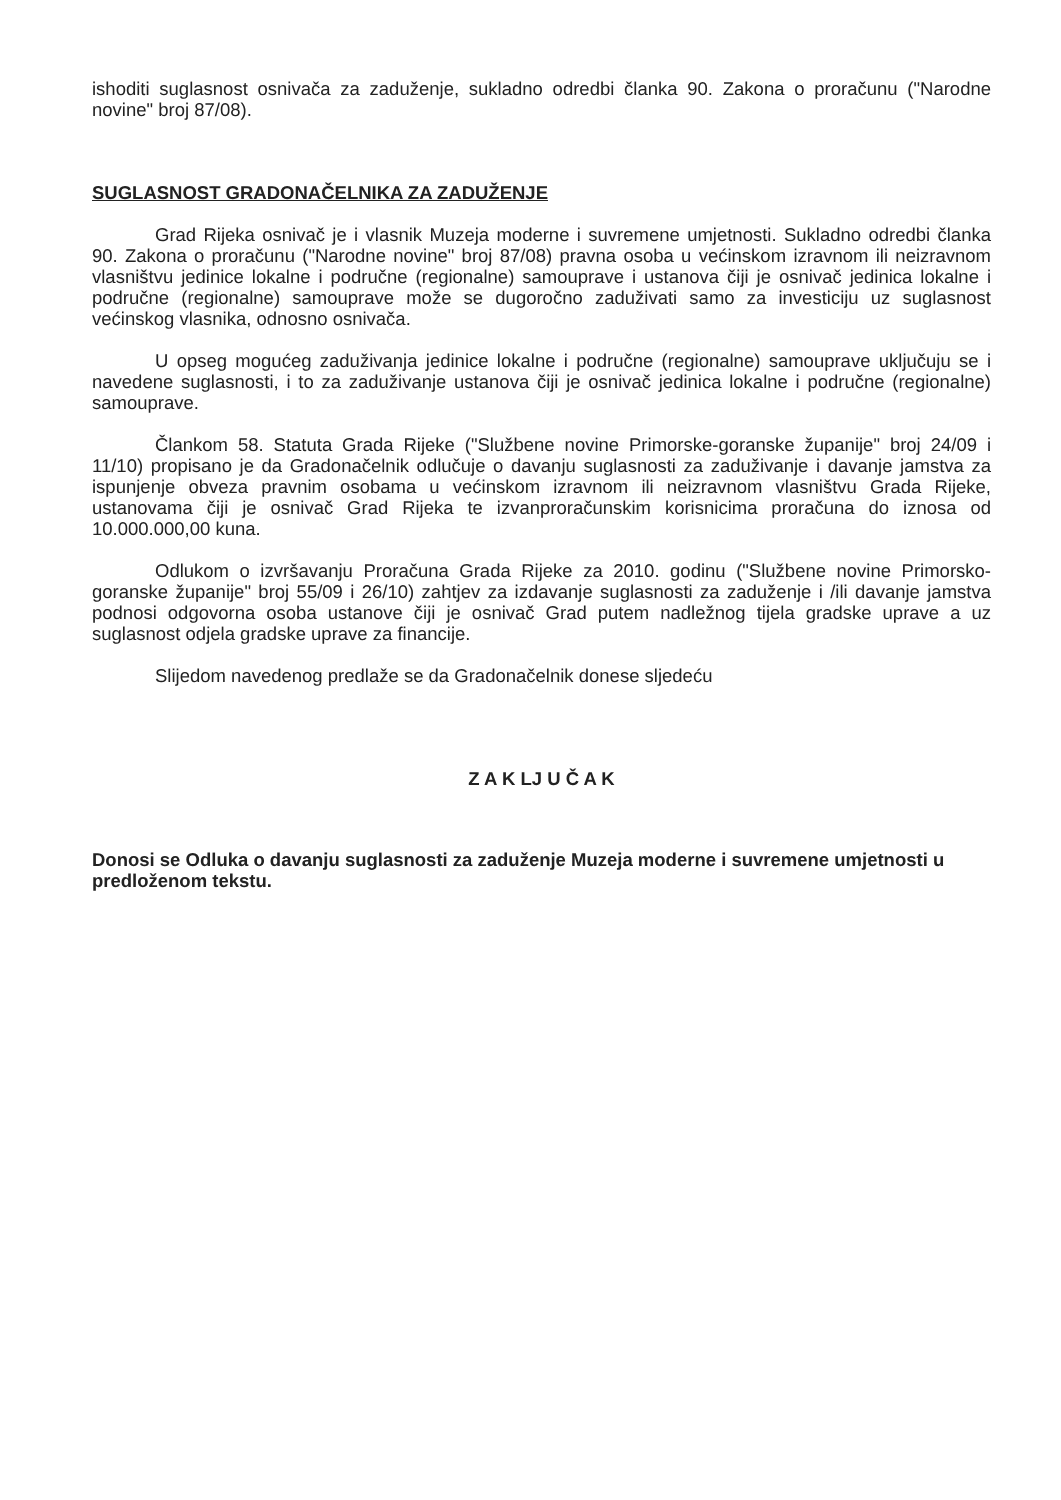ishoditi suglasnost osnivača za zaduženje, sukladno odredbi članka 90. Zakona o proračunu ("Narodne novine" broj 87/08).
SUGLASNOST GRADONAČELNIKA ZA ZADUŽENJE
Grad Rijeka osnivač je i vlasnik Muzeja moderne i suvremene umjetnosti. Sukladno odredbi članka 90. Zakona o proračunu ("Narodne novine" broj 87/08) pravna osoba u većinskom izravnom ili neizravnom vlasništvu jedinice lokalne i područne (regionalne) samouprave i ustanova čiji je osnivač jedinica lokalne i područne (regionalne) samouprave može se dugoročno zaduživati samo za investiciju uz suglasnost većinskog vlasnika, odnosno osnivača.
U opseg mogućeg zaduživanja jedinice lokalne i područne (regionalne) samouprave uključuju se i navedene suglasnosti, i to za zaduživanje ustanova čiji je osnivač jedinica lokalne i područne (regionalne) samouprave.
Člankom 58. Statuta Grada Rijeke ("Službene novine Primorske-goranske županije" broj 24/09 i 11/10) propisano je da Gradonačelnik odlučuje o davanju suglasnosti za zaduživanje i davanje jamstva za ispunjenje obveza pravnim osobama u većinskom izravnom ili neizravnom vlasništvu Grada Rijeke, ustanovama čiji je osnivač Grad Rijeka te izvanproračunskim korisnicima proračuna do iznosa od 10.000.000,00 kuna.
Odlukom o izvršavanju Proračuna Grada Rijeke za 2010. godinu ("Službene novine Primorsko-goranske županije" broj 55/09 i 26/10) zahtjev za izdavanje suglasnosti za zaduženje i /ili davanje jamstva podnosi odgovorna osoba ustanove čiji je osnivač Grad putem nadležnog tijela gradske uprave a uz suglasnost odjela gradske uprave za financije.
Slijedom navedenog predlaže se da Gradonačelnik donese sljedeću
Z A K LJ U Č A K
Donosi se Odluka o davanju suglasnosti za zaduženje Muzeja moderne i suvremene umjetnosti u predloženom tekstu.